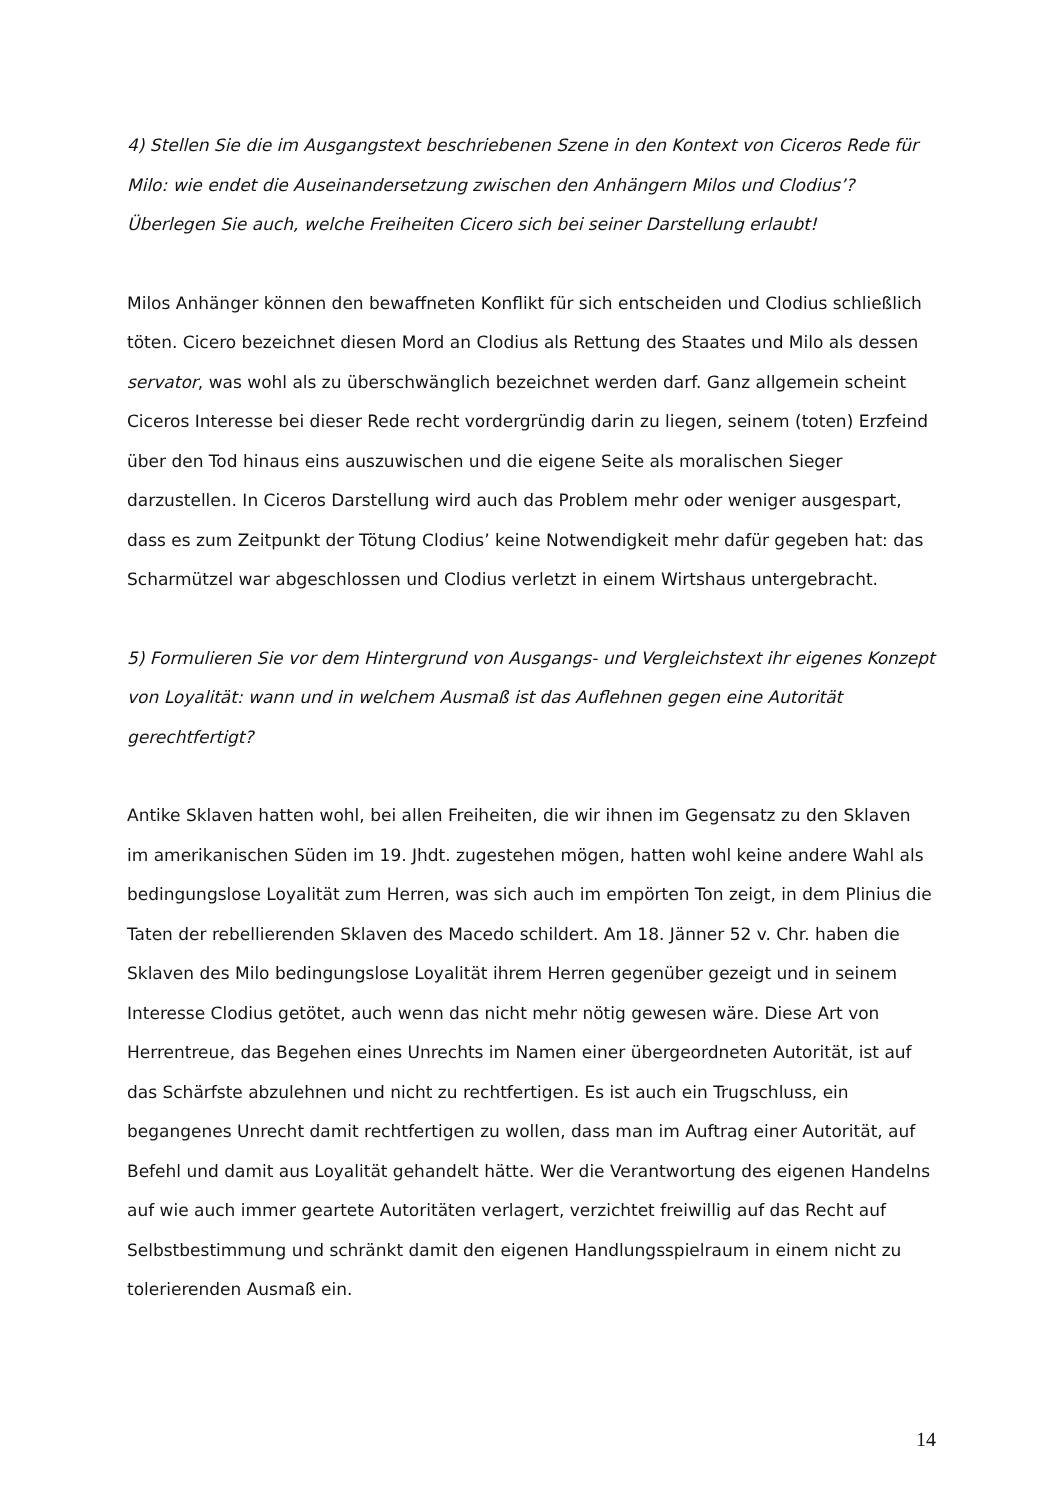4) Stellen Sie die im Ausgangstext beschriebenen Szene in den Kontext von Ciceros Rede für Milo: wie endet die Auseinandersetzung zwischen den Anhängern Milos und Clodius’? Überlegen Sie auch, welche Freiheiten Cicero sich bei seiner Darstellung erlaubt!
Milos Anhänger können den bewaffneten Konflikt für sich entscheiden und Clodius schließlich töten. Cicero bezeichnet diesen Mord an Clodius als Rettung des Staates und Milo als dessen servator, was wohl als zu überschwänglich bezeichnet werden darf. Ganz allgemein scheint Ciceros Interesse bei dieser Rede recht vordergründig darin zu liegen, seinem (toten) Erzfeind über den Tod hinaus eins auszuwischen und die eigene Seite als moralischen Sieger darzustellen. In Ciceros Darstellung wird auch das Problem mehr oder weniger ausgespart, dass es zum Zeitpunkt der Tötung Clodius’ keine Notwendigkeit mehr dafür gegeben hat: das Scharmützel war abgeschlossen und Clodius verletzt in einem Wirtshaus untergebracht.
5) Formulieren Sie vor dem Hintergrund von Ausgangs- und Vergleichstext ihr eigenes Konzept von Loyalität: wann und in welchem Ausmaß ist das Auflehnen gegen eine Autorität gerechtfertigt?
Antike Sklaven hatten wohl, bei allen Freiheiten, die wir ihnen im Gegensatz zu den Sklaven im amerikanischen Süden im 19. Jhdt. zugestehen mögen, hatten wohl keine andere Wahl als bedingungslose Loyalität zum Herren, was sich auch im empörten Ton zeigt, in dem Plinius die Taten der rebellierenden Sklaven des Macedo schildert. Am 18. Jänner 52 v. Chr. haben die Sklaven des Milo bedingungslose Loyalität ihrem Herren gegenüber gezeigt und in seinem Interesse Clodius getötet, auch wenn das nicht mehr nötig gewesen wäre. Diese Art von Herrentreue, das Begehen eines Unrechts im Namen einer übergeordneten Autorität, ist auf das Schärfste abzulehnen und nicht zu rechtfertigen. Es ist auch ein Trugschluss, ein begangenes Unrecht damit rechtfertigen zu wollen, dass man im Auftrag einer Autorität, auf Befehl und damit aus Loyalität gehandelt hätte. Wer die Verantwortung des eigenen Handelns auf wie auch immer geartete Autoritäten verlagert, verzichtet freiwillig auf das Recht auf Selbstbestimmung und schränkt damit den eigenen Handlungsspielraum in einem nicht zu tolerierenden Ausmaß ein.
14